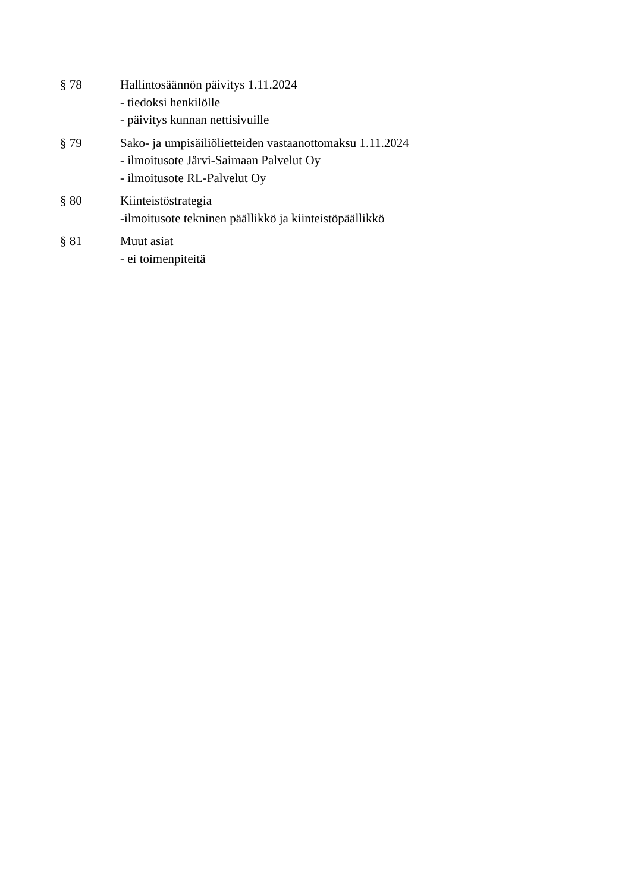§ 78 Hallintosäännön päivitys 1.11.2024
- tiedoksi henkilölle
- päivitys kunnan nettisivuille
§ 79 Sako- ja umpisäiliölietteiden vastaanottomaksu 1.11.2024
- ilmoitusote Järvi-Saimaan Palvelut Oy
- ilmoitusote RL-Palvelut Oy
§ 80 Kiinteistöstrategia
-ilmoitusote tekninen päällikkö ja kiinteistöpäällikkö
§ 81 Muut asiat
- ei toimenpiteitä